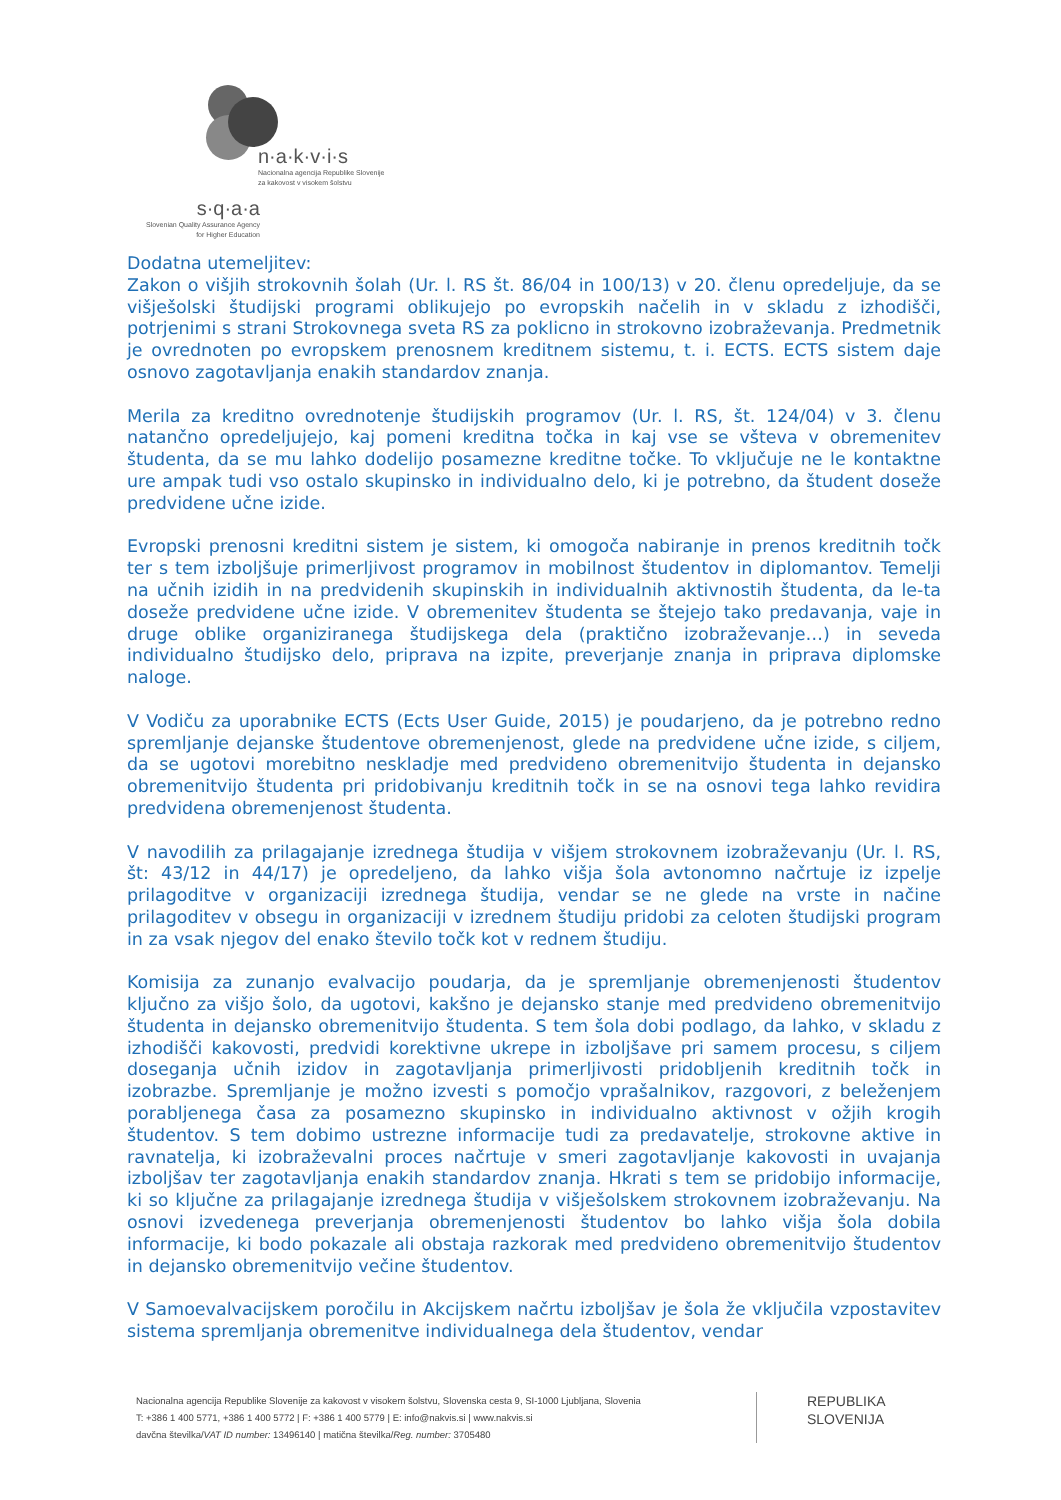n·a·k·v·i·s
Nacionalna agencija Republike Slovenije
za kakovost v visokem šolstvu
s·q·a·a
Slovenian Quality Assurance Agency
for Higher Education
Dodatna utemeljitev:
Zakon o višjih strokovnih šolah (Ur. l. RS št. 86/04 in 100/13) v 20. členu opredeljuje, da se višješolski študijski programi oblikujejo po evropskih načelih in v skladu z izhodišči, potrjenimi s strani Strokovnega sveta RS za poklicno in strokovno izobraževanja. Predmetnik je ovrednoten po evropskem prenosnem kreditnem sistemu, t. i. ECTS. ECTS sistem daje osnovo zagotavljanja enakih standardov znanja.
Merila za kreditno ovrednotenje študijskih programov (Ur. l. RS, št. 124/04) v 3. členu natančno opredeljujejo, kaj pomeni kreditna točka in kaj vse se všteva v obremenitev študenta, da se mu lahko dodelijo posamezne kreditne točke. To vključuje ne le kontaktne ure ampak tudi vso ostalo skupinsko in individualno delo, ki je potrebno, da študent doseže predvidene učne izide.
Evropski prenosni kreditni sistem je sistem, ki omogoča nabiranje in prenos kreditnih točk ter s tem izboljšuje primerljivost programov in mobilnost študentov in diplomantov. Temelji na učnih izidih in na predvidenih skupinskih in individualnih aktivnostih študenta, da le-ta doseže predvidene učne izide. V obremenitev študenta se štejejo tako predavanja, vaje in druge oblike organiziranega študijskega dela (praktično izobraževanje…) in seveda individualno študijsko delo, priprava na izpite, preverjanje znanja in priprava diplomske naloge.
V Vodiču za uporabnike ECTS (Ects User Guide, 2015) je poudarjeno, da je potrebno redno spremljanje dejanske študentove obremenjenost, glede na predvidene učne izide, s ciljem, da se ugotovi morebitno neskladje med predvideno obremenitvijo študenta in dejansko obremenitvijo študenta pri pridobivanju kreditnih točk in se na osnovi tega lahko revidira predvidena obremenjenost študenta.
V navodilih za prilagajanje izrednega študija v višjem strokovnem izobraževanju (Ur. l. RS, št: 43/12 in 44/17) je opredeljeno, da lahko višja šola avtonomno načrtuje iz izpelje prilagoditve v organizaciji izrednega študija, vendar se ne glede na vrste in načine prilagoditev v obsegu in organizaciji v izrednem študiju pridobi za celoten študijski program in za vsak njegov del enako število točk kot v rednem študiju.
Komisija za zunanjo evalvacijo poudarja, da je spremljanje obremenjenosti študentov ključno za višjo šolo, da ugotovi, kakšno je dejansko stanje med predvideno obremenitvijo študenta in dejansko obremenitvijo študenta. S tem šola dobi podlago, da lahko, v skladu z izhodišči kakovosti, predvidi korektivne ukrepe in izboljšave pri samem procesu, s ciljem doseganja učnih izidov in zagotavljanja primerljivosti pridobljenih kreditnih točk in izobrazbe. Spremljanje je možno izvesti s pomočjo vprašalnikov, razgovori, z beleženjem porabljenega časa za posamezno skupinsko in individualno aktivnost v ožjih krogih študentov. S tem dobimo ustrezne informacije tudi za predavatelje, strokovne aktive in ravnatelja, ki izobraževalni proces načrtuje v smeri zagotavljanje kakovosti in uvajanja izboljšav ter zagotavljanja enakih standardov znanja. Hkrati s tem se pridobijo informacije, ki so ključne za prilagajanje izrednega študija v višješolskem strokovnem izobraževanju. Na osnovi izvedenega preverjanja obremenjenosti študentov bo lahko višja šola dobila informacije, ki bodo pokazale ali obstaja razkorak med predvideno obremenitvijo študentov in dejansko obremenitvijo večine študentov.
V Samoevalvacijskem poročilu in Akcijskem načrtu izboljšav je šola že vključila vzpostavitev sistema spremljanja obremenitve individualnega dela študentov, vendar
Nacionalna agencija Republike Slovenije za kakovost v visokem šolstvu, Slovenska cesta 9, SI-1000 Ljubljana, Slovenia
T: +386 1 400 5771, +386 1 400 5772 | F: +386 1 400 5779 | E: info@nakvis.si | www.nakvis.si
davčna številka/VAT ID number: 13496140 | matična številka/Reg. number: 3705480
REPUBLIKA
SLOVENIJA